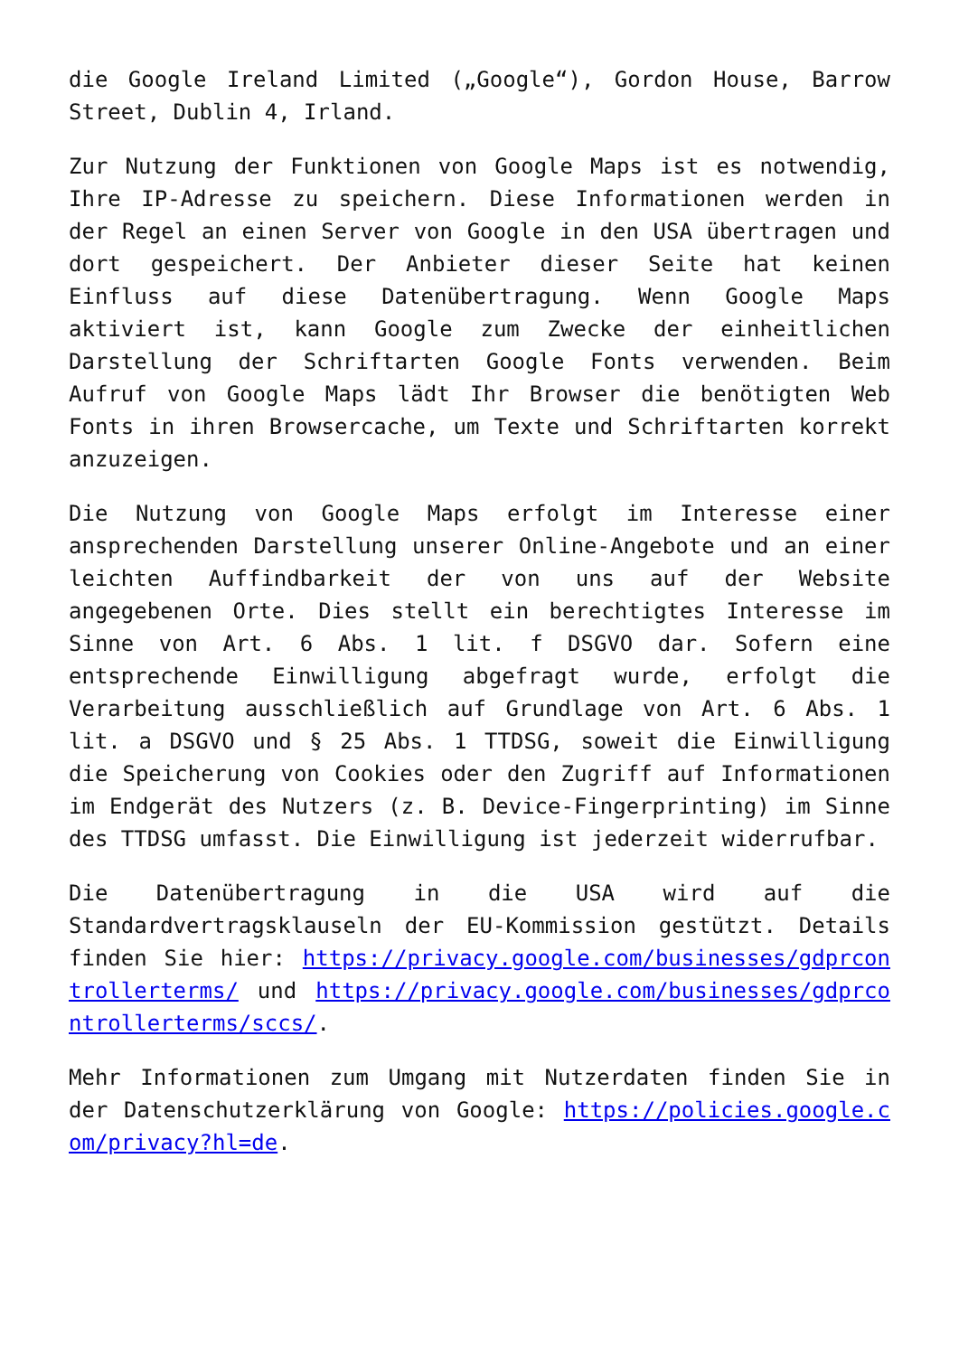die Google Ireland Limited („Google“), Gordon House, Barrow Street, Dublin 4, Irland.
Zur Nutzung der Funktionen von Google Maps ist es notwendig, Ihre IP-Adresse zu speichern. Diese Informationen werden in der Regel an einen Server von Google in den USA übertragen und dort gespeichert. Der Anbieter dieser Seite hat keinen Einfluss auf diese Datenübertragung. Wenn Google Maps aktiviert ist, kann Google zum Zwecke der einheitlichen Darstellung der Schriftarten Google Fonts verwenden. Beim Aufruf von Google Maps lädt Ihr Browser die benötigten Web Fonts in ihren Browsercache, um Texte und Schriftarten korrekt anzuzeigen.
Die Nutzung von Google Maps erfolgt im Interesse einer ansprechenden Darstellung unserer Online-Angebote und an einer leichten Auffindbarkeit der von uns auf der Website angegebenen Orte. Dies stellt ein berechtigtes Interesse im Sinne von Art. 6 Abs. 1 lit. f DSGVO dar. Sofern eine entsprechende Einwilligung abgefragt wurde, erfolgt die Verarbeitung ausschließlich auf Grundlage von Art. 6 Abs. 1 lit. a DSGVO und § 25 Abs. 1 TTDSG, soweit die Einwilligung die Speicherung von Cookies oder den Zugriff auf Informationen im Endgerät des Nutzers (z. B. Device-Fingerprinting) im Sinne des TTDSG umfasst. Die Einwilligung ist jederzeit widerrufbar.
Die Datenübertragung in die USA wird auf die Standardvertragsklauseln der EU-Kommission gestützt. Details finden Sie hier: https://privacy.google.com/businesses/gdprcontrollerterms/ und https://privacy.google.com/businesses/gdprcontrollerterms/sccs/.
Mehr Informationen zum Umgang mit Nutzerdaten finden Sie in der Datenschutzerklärung von Google: https://policies.google.com/privacy?hl=de.